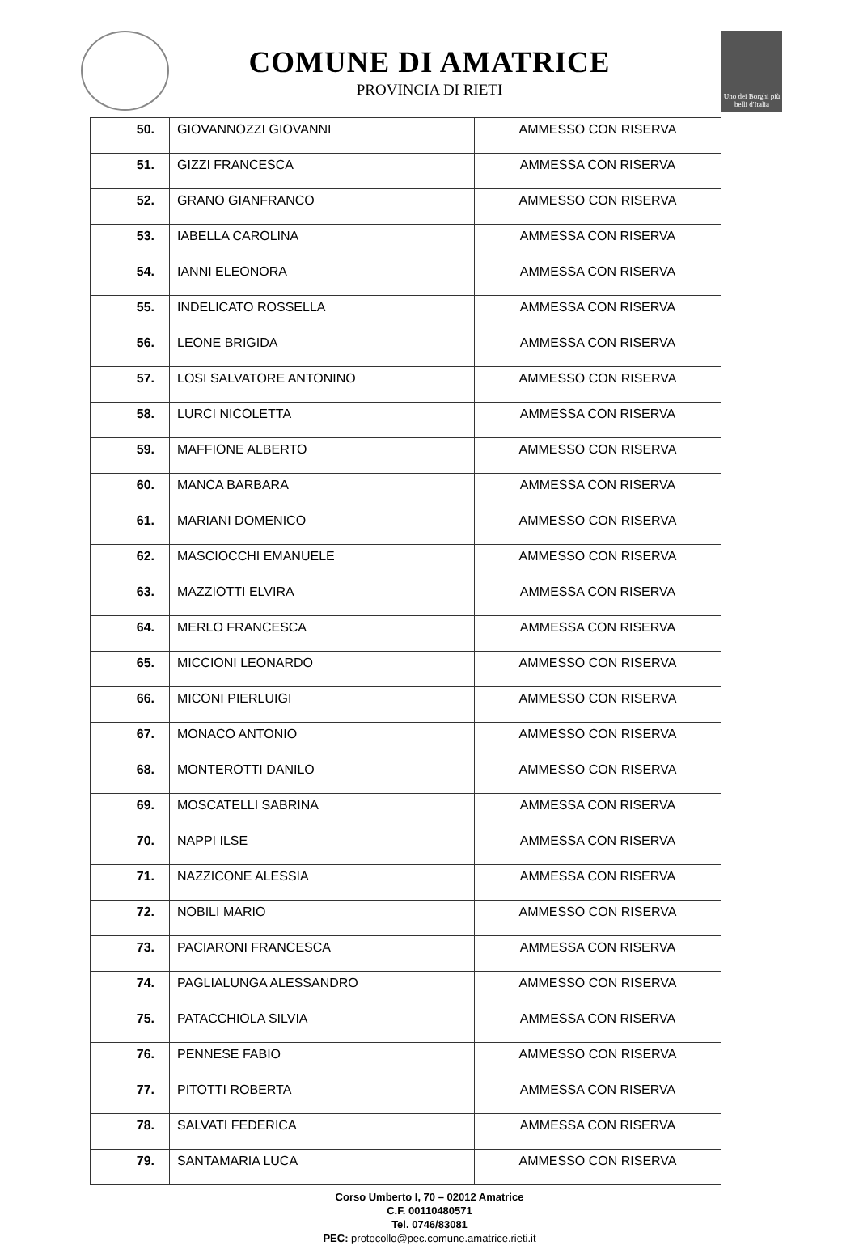COMUNE DI AMATRICE
PROVINCIA DI RIETI
Uno dei Borghi più belli d'Italia
| 50. | GIOVANNOZZI GIOVANNI | AMMESSO CON RISERVA |
| 51. | GIZZI FRANCESCA | AMMESSA CON RISERVA |
| 52. | GRANO GIANFRANCO | AMMESSO CON RISERVA |
| 53. | IABELLA CAROLINA | AMMESSA CON RISERVA |
| 54. | IANNI ELEONORA | AMMESSA CON RISERVA |
| 55. | INDELICATO ROSSELLA | AMMESSA CON RISERVA |
| 56. | LEONE BRIGIDA | AMMESSA CON RISERVA |
| 57. | LOSI SALVATORE ANTONINO | AMMESSO CON RISERVA |
| 58. | LURCI NICOLETTA | AMMESSA CON RISERVA |
| 59. | MAFFIONE ALBERTO | AMMESSO CON RISERVA |
| 60. | MANCA BARBARA | AMMESSA CON RISERVA |
| 61. | MARIANI DOMENICO | AMMESSO CON RISERVA |
| 62. | MASCIOCCHI EMANUELE | AMMESSO CON RISERVA |
| 63. | MAZZIOTTI ELVIRA | AMMESSA CON RISERVA |
| 64. | MERLO FRANCESCA | AMMESSA CON RISERVA |
| 65. | MICCIONI LEONARDO | AMMESSO CON RISERVA |
| 66. | MICONI PIERLUIGI | AMMESSO CON RISERVA |
| 67. | MONACO ANTONIO | AMMESSO CON RISERVA |
| 68. | MONTEROTTI DANILO | AMMESSO CON RISERVA |
| 69. | MOSCATELLI SABRINA | AMMESSA CON RISERVA |
| 70. | NAPPI ILSE | AMMESSA CON RISERVA |
| 71. | NAZZICONE ALESSIA | AMMESSA CON RISERVA |
| 72. | NOBILI MARIO | AMMESSO CON RISERVA |
| 73. | PACIARONI FRANCESCA | AMMESSA CON RISERVA |
| 74. | PAGLIALUNGA ALESSANDRO | AMMESSO CON RISERVA |
| 75. | PATACCHIOLA SILVIA | AMMESSA CON RISERVA |
| 76. | PENNESE FABIO | AMMESSO CON RISERVA |
| 77. | PITOTTI ROBERTA | AMMESSA CON RISERVA |
| 78. | SALVATI FEDERICA | AMMESSA CON RISERVA |
| 79. | SANTAMARIA LUCA | AMMESSO CON RISERVA |
Corso Umberto I, 70 – 02012 Amatrice
C.F. 00110480571
Tel. 0746/83081
PEC: protocollo@pec.comune.amatrice.rieti.it